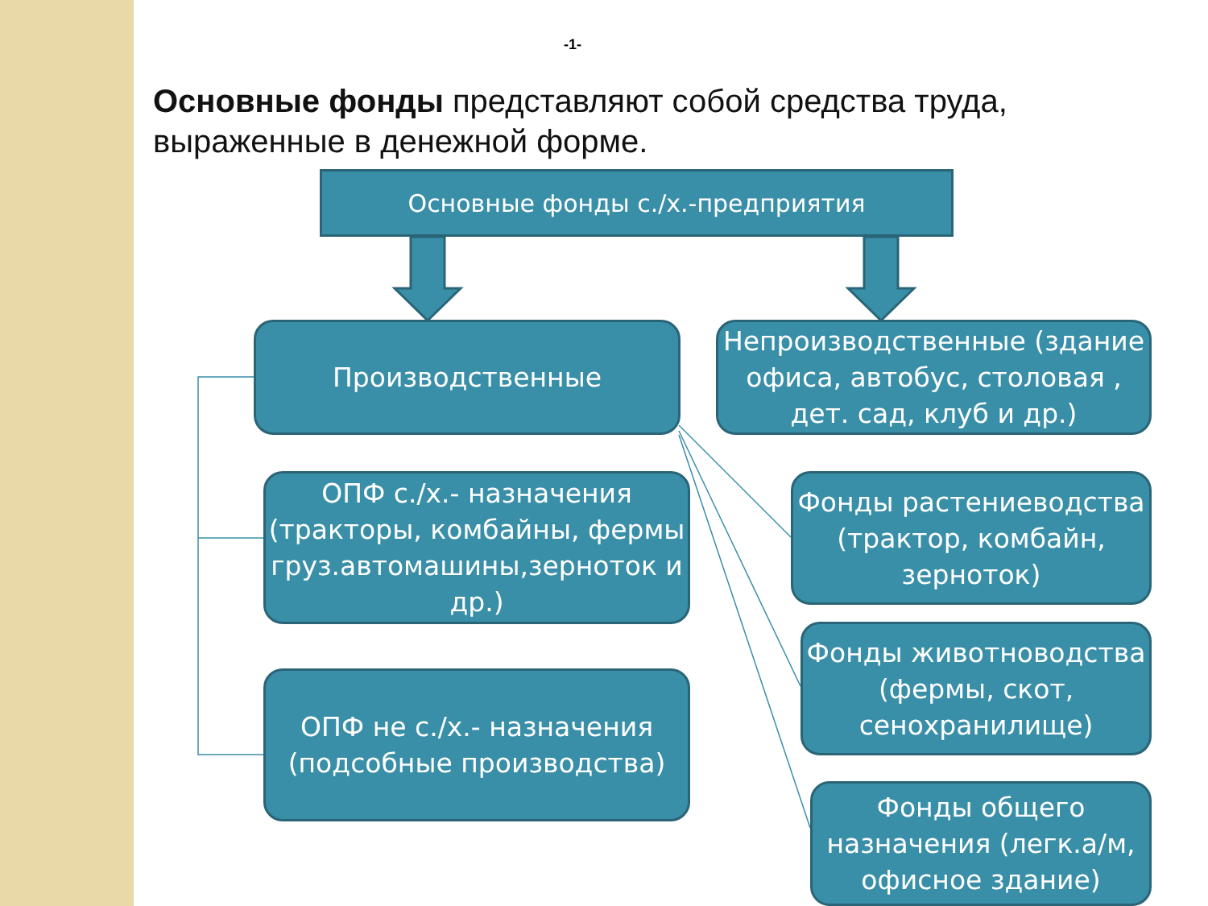-1-
Основные фонды представляют собой средства труда, выраженные в денежной форме.
Основные фонды с./х.-предприятия
Производственные
Непроизводственные (здание офиса, автобус, столовая , дет. сад, клуб и др.)
ОПФ с./х.- назначения (тракторы, комбайны, фермы груз.автомашины,зерноток и др.)
Фонды растениеводства (трактор, комбайн, зерноток)
Фонды животноводства (фермы, скот, сенохранилище)
ОПФ не с./х.- назначения (подсобные производства)
Фонды общего назначения (легк.а/м, офисное здание)